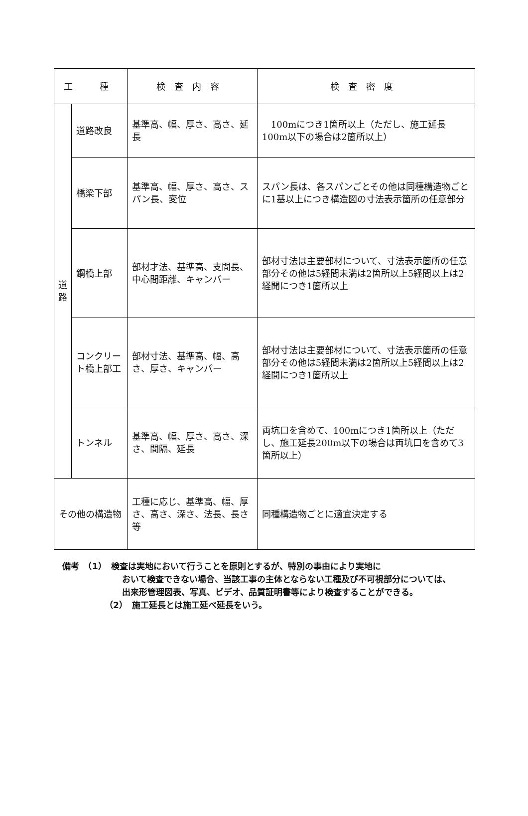| 工 種 | | 検査内容 | 検査密度 |
| --- | --- | --- | --- |
| 道 路 | 道路改良 | 基準高、幅、厚さ、高さ、延長 | 100mにつき1箇所以上（ただし、施工延長100m以下の場合は2箇所以上） |
| | 橋梁下部 | 基準高、幅、厚さ、高さ、スパン長、変位 | スパン長は、各スパンごとその他は同種構造物ごとに1基以上につき構造図の寸法表示箇所の任意部分 |
| | 鋼橋上部 | 部材才法、基準高、支間長、中心間距離、キャンパー | 部材寸法は主要部材について、寸法表示箇所の任意部分その他は5経間未満は2箇所以上5経間以上は2経聞につき1箇所以上 |
| | コンクリート橋上部工 | 部材寸法、基準高、幅、高さ、厚さ、キャンパー | 部材寸法は主要部材について、寸法表示箇所の任意部分その他は5経間未満は2箇所以上5経間以上は2経間につき1箇所以上 |
| | トンネル | 基準高、幅、厚さ、高さ、深さ、間隔、延長 | 両坑口を含めて、100mにつき1箇所以上（ただし、施工延長200m以下の場合は両坑口を含めて3箇所以上） |
| その他の構造物 | | 工種に応じ、基準高、幅、厚さ、高さ、深さ、法長、長さ等 | 同種構造物ごとに適宜決定する |
備考　（1）　検査は実地において行うことを原則とするが、特別の事由により実地に
おいて検査できない場合、当該工事の主体とならない工種及び不可視部分については、出来形管理図表、写真、ビデオ、品質証明書等により検査することができる。
（2）　施工延長とは施工延べ延長をいう。